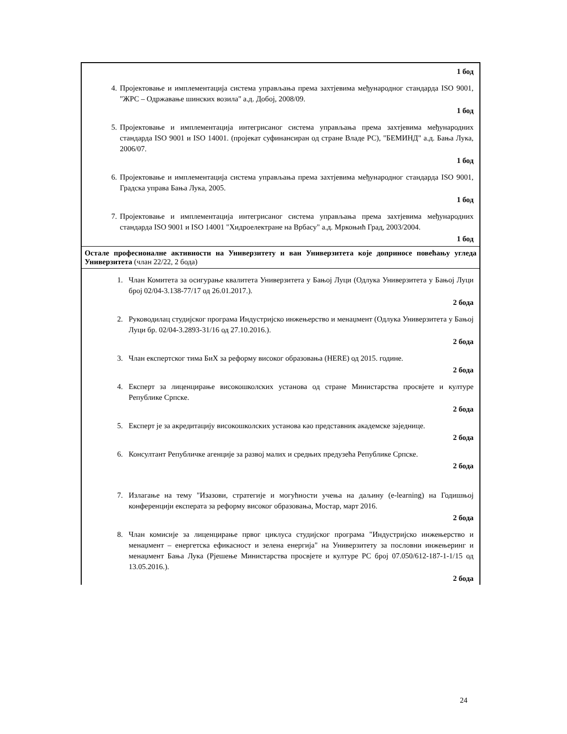| 1 бод 4. Пројектовање и имплементација система управљања према захтјевима међународног стандарда ISO 9001, "ЖРС – Одржавање шинских возила" а.д. Добој, 2008/09. 1 бод 5. Пројектовање и имплементација интегрисаног система управљања према захтјевима међународних стандарда ISO 9001 и ISO 14001. (пројекат суфинансиран од стране Владе РС), "БЕМИНД" а.д. Бања Лука, 2006/07. 1 бод 6. Пројектовање и имплементација система управљања према захтјевима међународног стандарда ISO 9001, Градска управа Бања Лука, 2005. 1 бод 7. Пројектовање и имплементација интегрисаног система управљања према захтјевима међународних стандарда ISO 9001 и ISO 14001 "Хидроелектране на Врбасу" а.д. Мркоњић Град, 2003/2004. 1 бод |
| Остале професионалне активности на Универзитету и ван Универзитета које доприносе повећању угледа Универзитета (члан 22/22, 2 бода) |
| 1. Члан Комитета за осигурање квалитета Универзитета у Бањој Луци (Одлука Универзитета у Бањој Луци број 02/04-3.138-77/17 од 26.01.2017.). 2 бода 2. Руководилац студијског програма Индустријско инжењерство и менаџмент (Одлука Универзитета у Бањој Луци бр. 02/04-3.2893-31/16 од 27.10.2016.). 2 бода 3. Члан експертског тима БиХ за реформу високог образовања (HERE) од 2015. године. 2 бода 4. Експерт за лиценцирање високошколских установа од стране Министарства просвјете и културе Републике Српске. 2 бода 5. Експерт је за акредитацију високошколских установа као представник академске заједнице. 2 бода 6. Консултант Републичке агенције за развој малих и средњих предузећа Републике Српске. 2 бода 7. Излагање на тему "Изазови, стратегије и могућности учења на даљину (e-learning) на Годишњој конференцији експерата за реформу високог образовања, Мостар, март 2016. 2 бода 8. Члан комисије за лиценцирање првог циклуса студијског програма "Индустријско инжењерство и менаџмент – енергетска ефикасност и зелена енергија" на Универзитету за пословни инжењеринг и менаџмент Бања Лука (Рјешење Министарства просвјете и културе РС број 07.050/612-187-1-1/15 од 13.05.2016.). 2 бода |
24